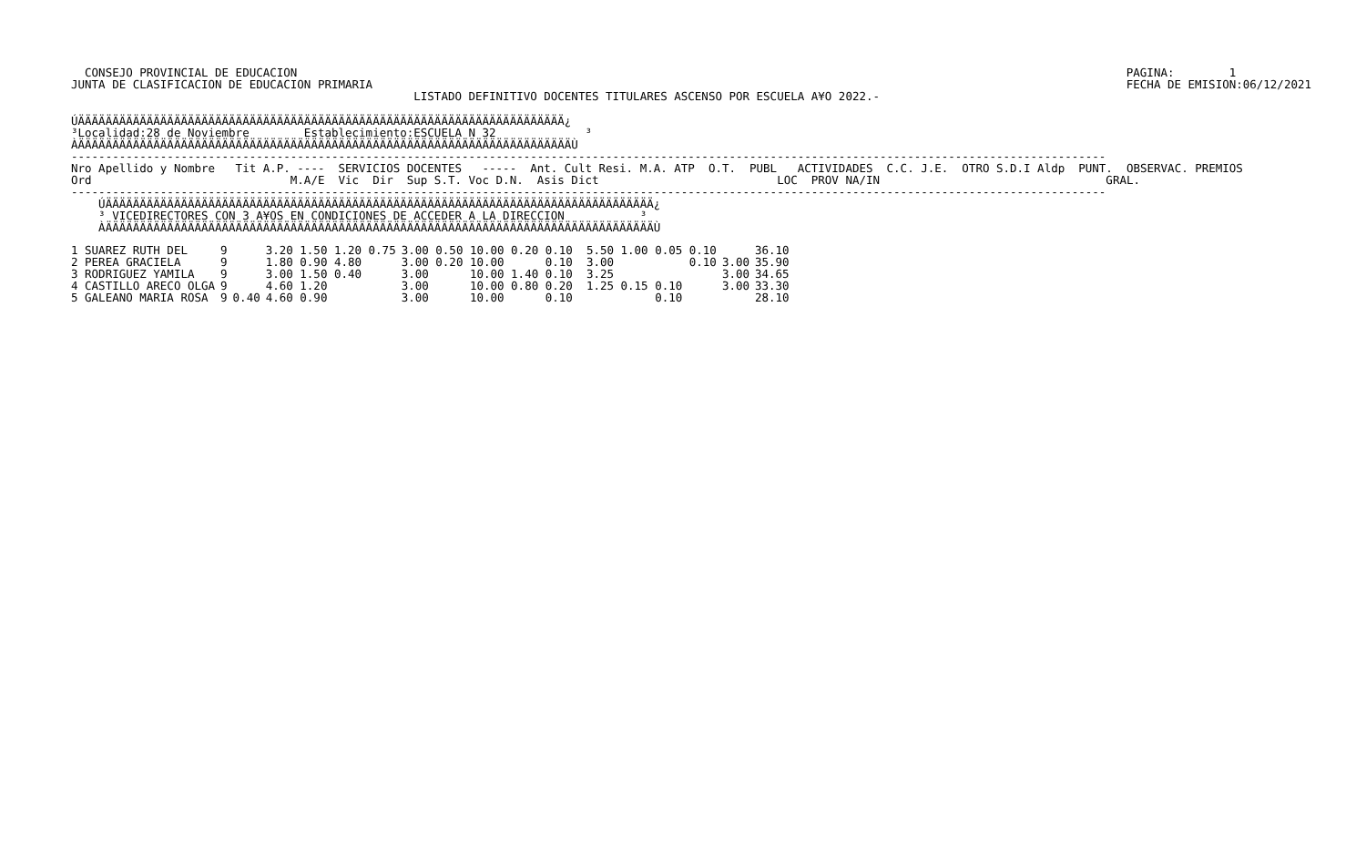CONSEJO PROVINCIAL DE EDUCACION
JUNTA DE CLASIFICACION DE EDUCACION PRIMARIA
PAGINA:        1
FECHA DE EMISION:06/12/2021
                                                  LISTADO DEFINITIVO DOCENTES TITULARES ASCENSO POR ESCUELA A¥O 2022.-
ÚÄÄÄÄÄÄÄÄÄÄÄÄÄÄÄÄÄÄÄÄÄÄÄÄÄÄÄÄÄÄÄÄÄÄÄÄÄÄÄÄÄÄÄÄÄÄÄÄÄÄÄÄÄÄÄÄÄÄÄÄÄÄÄÄÄÄÄÄÄÄÄ¿
³Localidad:28 de Noviembre        Establecimiento:ESCUELA N 32             ³
ÀÄÄÄÄÄÄÄÄÄÄÄÄÄÄÄÄÄÄÄÄÄÄÄÄÄÄÄÄÄÄÄÄÄÄÄÄÄÄÄÄÄÄÄÄÄÄÄÄÄÄÄÄÄÄÄÄÄÄÄÄÄÄÄÄÄÄÄÄÄÄÄÄÙ
-------------------------------------------------------------------------------------------------------------------------------------------------------
Nro Apellido y Nombre   Tit A.P. ----  SERVICIOS DOCENTES   -----  Ant. Cult Resi. M.A. ATP  O.T.  PUBL   ACTIVIDADES  C.C. J.E.  OTRO S.D.I Aldp  PUNT.  OBSERVAC. PREMIOS
Ord                             M.A/E  Vic  Dir  Sup S.T. Voc D.N.  Asis Dict                          LOC  PROV NA/IN                                 GRAL.
-------------------------------------------------------------------------------------------------------------------------------------------------------
    ÚÄÄÄÄÄÄÄÄÄÄÄÄÄÄÄÄÄÄÄÄÄÄÄÄÄÄÄÄÄÄÄÄÄÄÄÄÄÄÄÄÄÄÄÄÄÄÄÄÄÄÄÄÄÄÄÄÄÄÄÄÄÄÄÄÄÄÄÄÄÄÄÄÄÄÄÄÄÄÄÄ¿
    ³ VICEDIRECTORES CON 3 A¥OS EN CONDICIONES DE ACCEDER A LA DIRECCION           ³
    ÀÄÄÄÄÄÄÄÄÄÄÄÄÄÄÄÄÄÄÄÄÄÄÄÄÄÄÄÄÄÄÄÄÄÄÄÄÄÄÄÄÄÄÄÄÄÄÄÄÄÄÄÄÄÄÄÄÄÄÄÄÄÄÄÄÄÄÄÄÄÄÄÄÄÄÄÄÄÄÄÄÙ
| 1 SUAREZ RUTH DEL | 9 | | 3.20 1.50 1.20 0.75 | 3.00 0.50 10.00 0.20 0.10 5.50 1.00 0.05 0.10 | | 36.10 |
| 2 PEREA GRACIELA | 9 | | 1.80 0.90 4.80 | 3.00 0.20 10.00 0.10 3.00 0.10 | 3.00 | 35.90 |
| 3 RODRIGUEZ YAMILA | 9 | | 3.00 1.50 0.40 | 3.00 10.00 1.40 0.10 3.25 | 3.00 | 34.65 |
| 4 CASTILLO ARECO OLGA | 9 | | 4.60 1.20 | 3.00 10.00 0.80 0.20 1.25 0.15 0.10 | 3.00 | 33.30 |
| 5 GALEANO MARIA ROSA | 9 | 0.40 | 4.60 0.90 | 3.00 10.00 0.10 0.10 | | 28.10 |